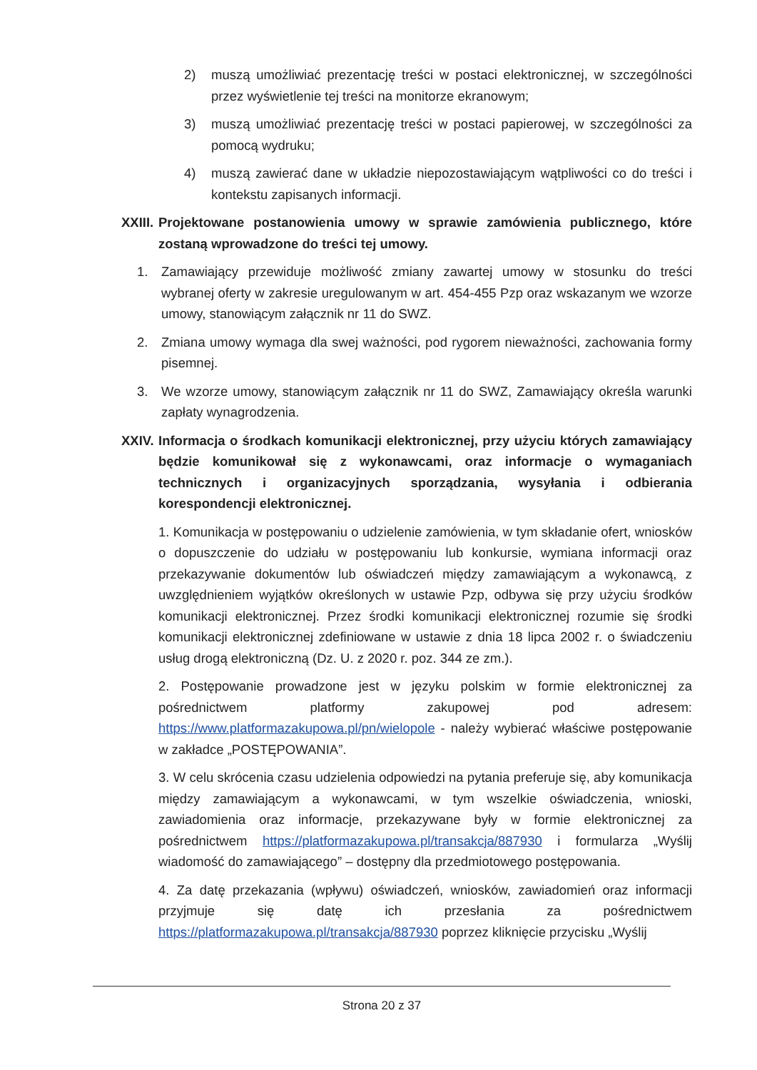2) muszą umożliwiać prezentację treści w postaci elektronicznej, w szczególności przez wyświetlenie tej treści na monitorze ekranowym;
3) muszą umożliwiać prezentację treści w postaci papierowej, w szczególności za pomocą wydruku;
4) muszą zawierać dane w układzie niepozostawiającym wątpliwości co do treści i kontekstu zapisanych informacji.
XXIII. Projektowane postanowienia umowy w sprawie zamówienia publicznego, które zostaną wprowadzone do treści tej umowy.
1. Zamawiający przewiduje możliwość zmiany zawartej umowy w stosunku do treści wybranej oferty w zakresie uregulowanym w art. 454-455 Pzp oraz wskazanym we wzorze umowy, stanowiącym załącznik nr 11 do SWZ.
2. Zmiana umowy wymaga dla swej ważności, pod rygorem nieważności, zachowania formy pisemnej.
3. We wzorze umowy, stanowiącym załącznik nr 11 do SWZ, Zamawiający określa warunki zapłaty wynagrodzenia.
XXIV. Informacja o środkach komunikacji elektronicznej, przy użyciu których zamawiający będzie komunikował się z wykonawcami, oraz informacje o wymaganiach technicznych i organizacyjnych sporządzania, wysyłania i odbierania korespondencji elektronicznej.
1. Komunikacja w postępowaniu o udzielenie zamówienia, w tym składanie ofert, wniosków o dopuszczenie do udziału w postępowaniu lub konkursie, wymiana informacji oraz przekazywanie dokumentów lub oświadczeń między zamawiającym a wykonawcą, z uwzględnieniem wyjątków określonych w ustawie Pzp, odbywa się przy użyciu środków komunikacji elektronicznej. Przez środki komunikacji elektronicznej rozumie się środki komunikacji elektronicznej zdefiniowane w ustawie z dnia 18 lipca 2002 r. o świadczeniu usług drogą elektroniczną (Dz. U. z 2020 r. poz. 344 ze zm.).
2. Postępowanie prowadzone jest w języku polskim w formie elektronicznej za pośrednictwem platformy zakupowej pod adresem: https://www.platformazakupowa.pl/pn/wielopole - należy wybierać właściwe postępowanie w zakładce „POSTĘPOWANIA”.
3. W celu skrócenia czasu udzielenia odpowiedzi na pytania preferuje się, aby komunikacja między zamawiającym a wykonawcami, w tym wszelkie oświadczenia, wnioski, zawiadomienia oraz informacje, przekazywane były w formie elektronicznej za pośrednictwem https://platformazakupowa.pl/transakcja/887930 i formularza „Wyślij wiadomość do zamawiającego” – dostępny dla przedmiotowego postępowania.
4. Za datę przekazania (wpływu) oświadczeń, wniosków, zawiadomień oraz informacji przyjmuje się datę ich przesłania za pośrednictwem https://platformazakupowa.pl/transakcja/887930 poprzez kliknięcie przycisku „Wyślij
Strona 20 z 37